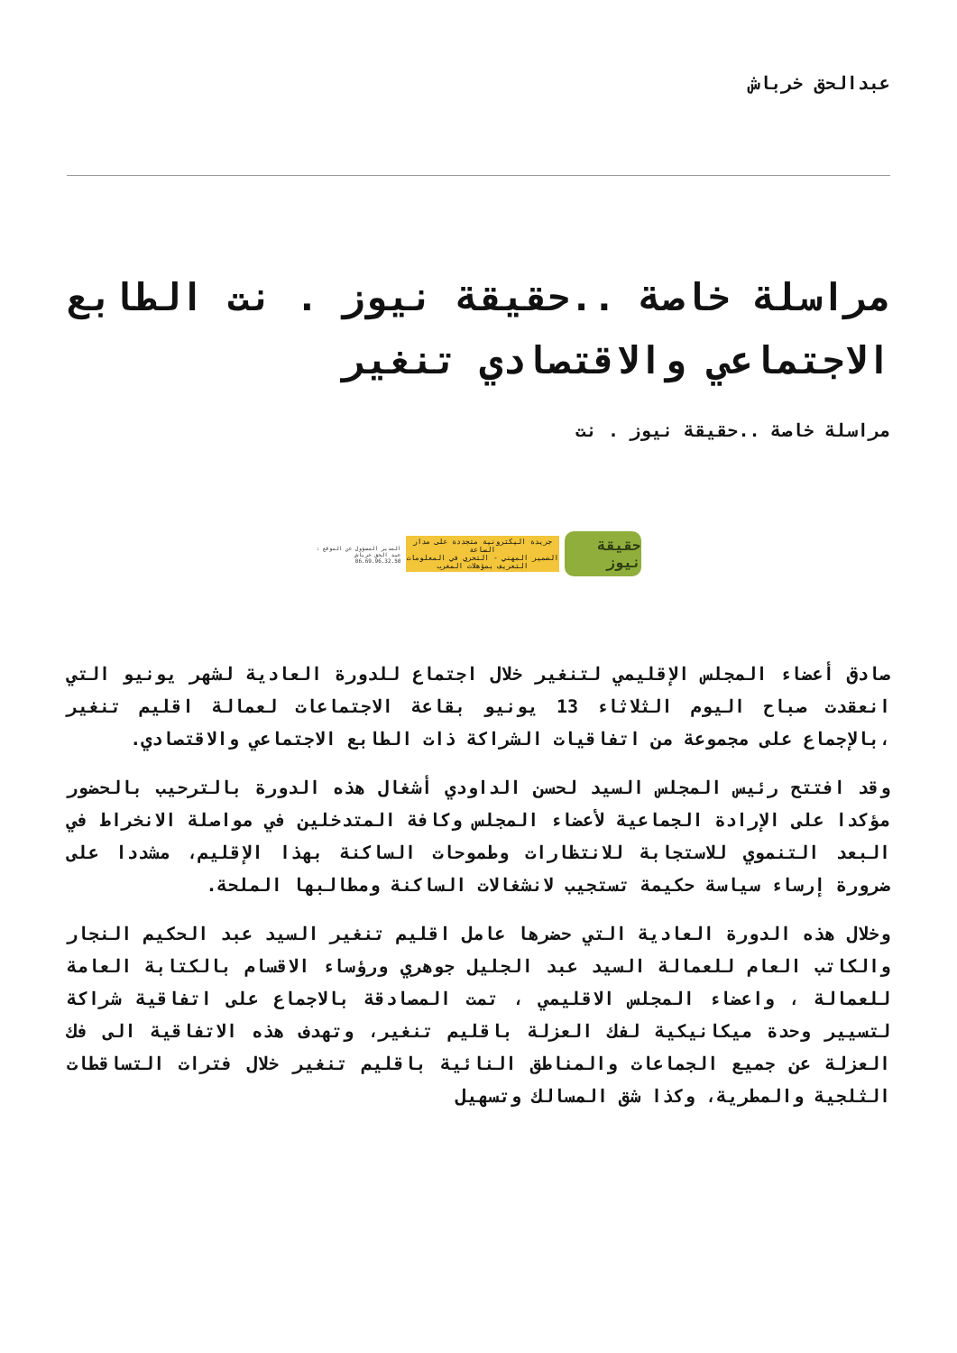عبدالحق خرباش
مراسلة خاصة ..حقيقة نيوز . نت الطابع الاجتماعي والاقتصادي تنغير
مراسلة خاصة ..حقيقة نيوز . نت
حقيقة نيوز
جريدة اليكترونية متجددة على مدار الساعة
الضمير المهني - التحري في المعلومات
التعريف بمؤهلات المغرب
المدير المسؤول عن الموقع :
عبد الحق خرباش
06.69.96.32.50
صادق أعضاء المجلس الإقليمي لتنغير خلال اجتماع للدورة العادية لشهر يونيو التي انعقدت صباح اليوم الثلاثاء 13 يونيو بقاعة الاجتماعات لعمالة اقليم تنغير ،بالإجماع على مجموعة من اتفاقيات الشراكة ذات الطابع الاجتماعي والاقتصادي.
وقد افتتح رئيس المجلس السيد لحسن الداودي أشغال هذه الدورة بالترحيب بالحضور مؤكدا على الإرادة الجماعية لأعضاء المجلس وكافة المتدخلين في مواصلة الانخراط في البعد التنموي للاستجابة للانتظارات وطموحات الساكنة بهذا الإقليم، مشددا على ضرورة إرساء سياسة حكيمة تستجيب لانشغالات الساكنة ومطالبها الملحة.
وخلال هذه الدورة العادية التي حضرها عامل اقليم تنغير السيد عبد الحكيم النجار والكاتب العام للعمالة السيد عبد الجليل جوهري ورؤساء الاقسام بالكتابة العامة للعمالة ، واعضاء المجلس الاقليمي ، تمت المصادقة بالاجماع على اتفاقية شراكة لتسيير وحدة ميكانيكية لفك العزلة باقليم تنغير، وتهدف هذه الاتفاقية الى فك العزلة عن جميع الجماعات والمناطق النائية باقليم تنغير خلال فترات التساقطات الثلجية والمطرية، وكذا شق المسالك وتسهيل